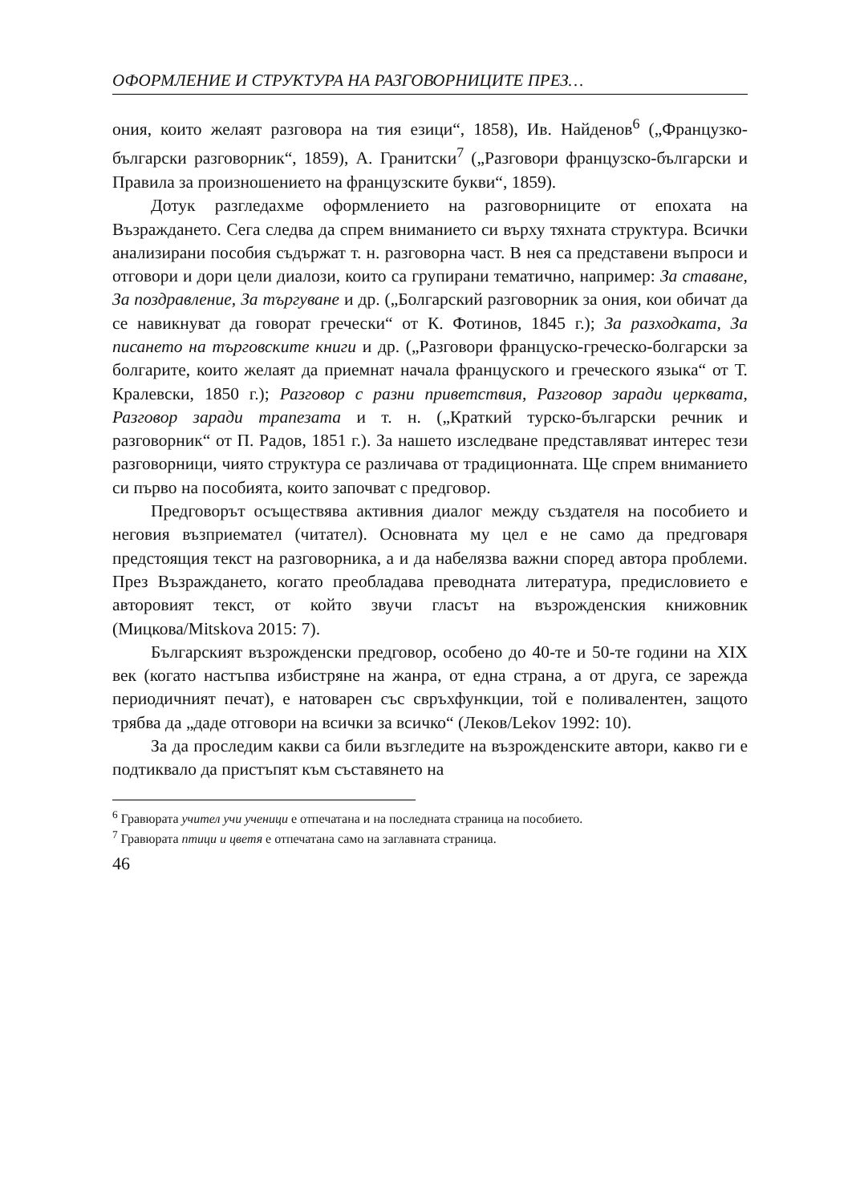ОФОРМЛЕНИЕ И СТРУКТУРА НА РАЗГОВОРНИЦИТЕ ПРЕЗ…
ония, които желаят разговора на тия езици“, 1858), Ив. Найденов<sup>6</sup> („Французко-български разговорник“, 1859), А. Гранитски<sup>7</sup> („Разговори французско-български и Правила за произношението на французските букви“, 1859).
Дотук разгледахме оформлението на разговорниците от епохата на Възраждането. Сега следва да спрем вниманието си върху тяхната структура. Всички анализирани пособия съдържат т. н. разговорна част. В нея са представени въпроси и отговори и дори цели диалози, които са групирани тематично, например: За ставане, За поздравление, За търгуване и др. („Болгарский разговорник за ония, кои обичат да се навикнуват да говорат гречески“ от К. Фотинов, 1845 г.); За разходката, За писането на търговските книги и др. („Разговори француско-греческо-болгарски за болгарите, които желаят да приемнат начала француского и греческого языка“ от Т. Кралевски, 1850 г.); Разговор с разни приветствия, Разговор заради церквата, Разговор заради трапезата и т. н. („Краткий турско-български речник и разговорник“ от П. Радов, 1851 г.). За нашето изследване представляват интерес тези разговорници, чиято структура се различава от традиционната. Ще спрем вниманието си първо на пособията, които започват с предговор.
Предговорът осъществява активния диалог между създателя на пособието и неговия възприемател (читател). Основната му цел е не само да предговаря предстоящия текст на разговорника, а и да набелязва важни според автора проблеми. През Възраждането, когато преобладава преводната литература, предисловието е авторовият текст, от който звучи гласът на възрожденския книжовник (Мицкова/Mitskova 2015: 7).
Българският възрожденски предговор, особено до 40-те и 50-те години на XIX век (когато настъпва избистряне на жанра, от една страна, а от друга, се зарежда периодичният печат), е натоварен със свръхфункции, той е поливалентен, защото трябва да „даде отговори на всички за всичко“ (Леков/Lekov 1992: 10).
За да проследим какви са били възгледите на възрожденските автори, какво ги е подтиквало да пристъпят към съставянето на
<sup>6</sup> Гравюрата учител учи ученици е отпечатана и на последната страница на пособието.
<sup>7</sup> Гравюрата птици и цветя е отпечатана само на заглавната страница.
46